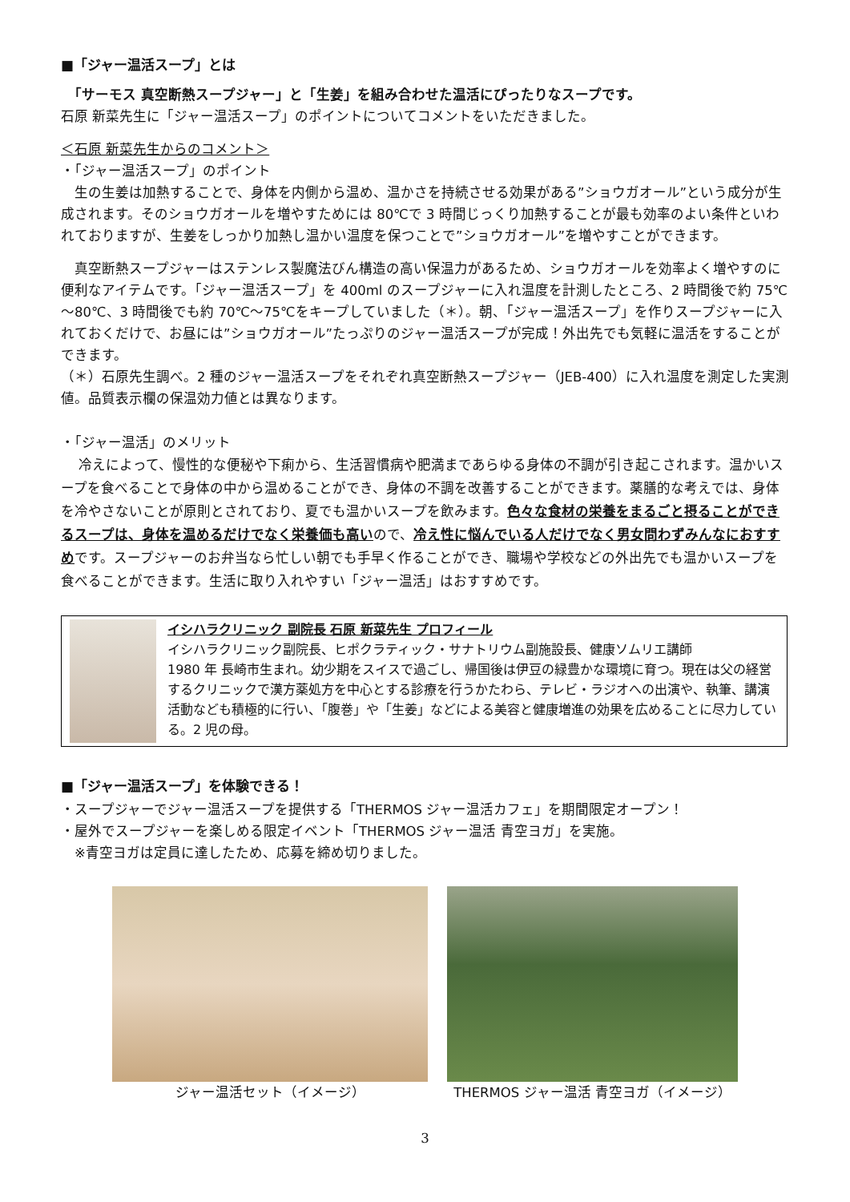■「ジャー温活スープ」とは
　「サーモス 真空断熱スープジャー」と「生姜」を組み合わせた温活にぴったりなスープです。
石原 新菜先生に「ジャー温活スープ」のポイントについてコメントをいただきました。
＜石原 新菜先生からのコメント＞
・「ジャー温活スープ」のポイント
　生の生姜は加熱することで、身体を内側から温め、温かさを持続させる効果がある”ショウガオール”という成分が生成されます。そのショウガオールを増やすためには 80℃で 3 時間じっくり加熱することが最も効率のよい条件といわれておりますが、生姜をしっかり加熱し温かい温度を保つことで”ショウガオール”を増やすことができます。
　真空断熱スープジャーはステンレス製魔法びん構造の高い保温力があるため、ショウガオールを効率よく増やすのに便利なアイテムです。「ジャー温活スープ」を 400ml のスープジャーに入れ温度を計測したところ、2 時間後で約 75℃～80℃、3 時間後でも約 70℃～75℃をキープしていました（＊）。朝、「ジャー温活スープ」を作りスープジャーに入れておくだけで、お昼には”ショウガオール”たっぷりのジャー温活スープが完成！外出先でも気軽に温活をすることができます。
（＊）石原先生調べ。2 種のジャー温活スープをそれぞれ真空断熱スープジャー（JEB-400）に入れ温度を測定した実測値。品質表示欄の保温効力値とは異なります。
・「ジャー温活」のメリット
　 冷えによって、慢性的な便秘や下痢から、生活習慣病や肥満まであらゆる身体の不調が引き起こされます。温かいスープを食べることで身体の中から温めることができ、身体の不調を改善することができます。薬膳的な考えでは、身体を冷やさないことが原則とされており、夏でも温かいスープを飲みます。色々な食材の栄養をまるごと摂ることができるスープは、身体を温めるだけでなく栄養価も高いので、冷え性に悩んでいる人だけでなく男女問わずみんなにおすすめです。スープジャーのお弁当なら忙しい朝でも手早く作ることができ、職場や学校などの外出先でも温かいスープを食べることができます。生活に取り入れやすい「ジャー温活」はおすすめです。
イシハラクリニック 副院長 石原 新菜先生 プロフィール
イシハラクリニック副院長、ヒポクラティック・サナトリウム副施設長、健康ソムリエ講師
1980 年 長崎市生まれ。幼少期をスイスで過ごし、帰国後は伊豆の緑豊かな環境に育つ。現在は父の経営するクリニックで漢方薬処方を中心とする診療を行うかたわら、テレビ・ラジオへの出演や、執筆、講演活動なども積極的に行い、「腹巻」や「生姜」などによる美容と健康増進の効果を広めることに尽力している。2 児の母。
■「ジャー温活スープ」を体験できる！
・スープジャーでジャー温活スープを提供する「THERMOS ジャー温活カフェ」を期間限定オープン！
・屋外でスープジャーを楽しめる限定イベント「THERMOS ジャー温活 青空ヨガ」を実施。
　※青空ヨガは定員に達したため、応募を締め切りました。
ジャー温活セット（イメージ） THERMOS ジャー温活 青空ヨガ（イメージ）
3